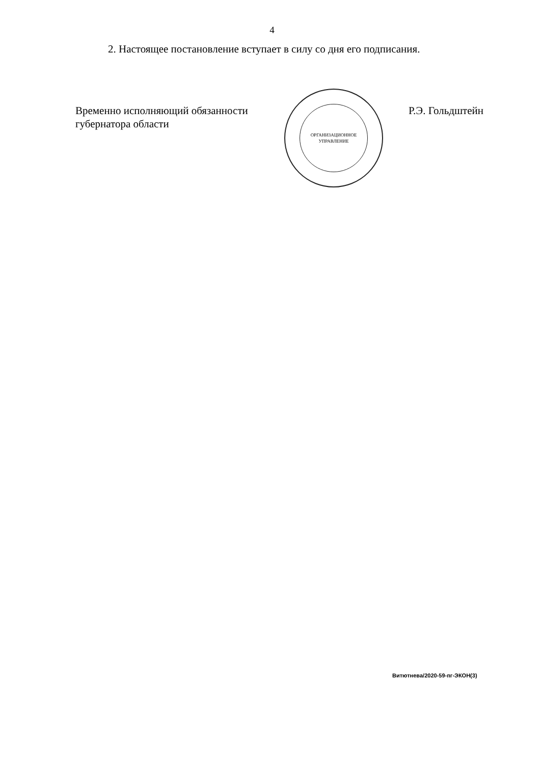4
2. Настоящее постановление вступает в силу со дня его подписания.
Временно исполняющий обязанности
губернатора области
ОРГАНИЗАЦИОННОЕ
УПРАВЛЕНИЕ
Р.Э. Гольдштейн
Витютнева/2020-59-пг-ЭКОН(3)